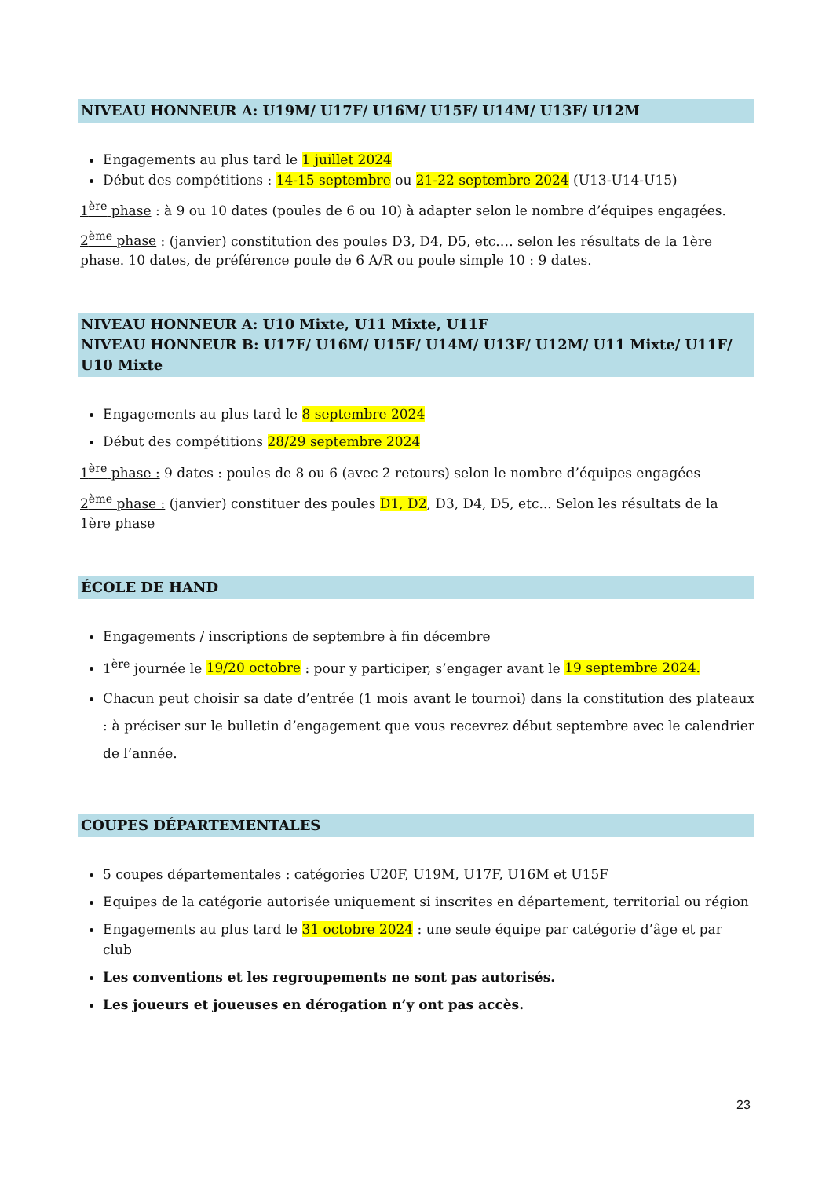NIVEAU HONNEUR A: U19M/ U17F/ U16M/ U15F/ U14M/ U13F/ U12M
Engagements au plus tard le 1 juillet 2024
Début des compétitions : 14-15 septembre ou 21-22 septembre 2024 (U13-U14-U15)
1<sup>ère</sup> phase : à 9 ou 10 dates (poules de 6 ou 10) à adapter selon le nombre d’équipes engagées.
2<sup>ème</sup> phase : (janvier) constitution des poules D3, D4, D5, etc.… selon les résultats de la 1ère phase. 10 dates, de préférence poule de 6 A/R ou poule simple 10 : 9 dates.
NIVEAU HONNEUR A: U10 Mixte, U11 Mixte, U11F
NIVEAU HONNEUR B: U17F/ U16M/ U15F/ U14M/ U13F/ U12M/ U11 Mixte/ U11F/ U10 Mixte
Engagements au plus tard le 8 septembre 2024
Début des compétitions 28/29 septembre 2024
1<sup>ère</sup> phase : 9 dates : poules de 8 ou 6 (avec 2 retours) selon le nombre d’équipes engagées
2<sup>ème</sup> phase : (janvier) constituer des poules D1, D2, D3, D4, D5, etc... Selon les résultats de la 1ère phase
ÉCOLE DE HAND
Engagements / inscriptions de septembre à fin décembre
1<sup>ère</sup> journée le 19/20 octobre : pour y participer, s’engager avant le 19 septembre 2024.
Chacun peut choisir sa date d’entrée (1 mois avant le tournoi) dans la constitution des plateaux : à préciser sur le bulletin d’engagement que vous recevrez début septembre avec le calendrier de l’année.
COUPES DÉPARTEMENTALES
5 coupes départementales : catégories U20F, U19M, U17F, U16M et U15F
Equipes de la catégorie autorisée uniquement si inscrites en département, territorial ou région
Engagements au plus tard le 31 octobre 2024 : une seule équipe par catégorie d’âge et par club
Les conventions et les regroupements ne sont pas autorisés.
Les joueurs et joueuses en dérogation n’y ont pas accès.
23